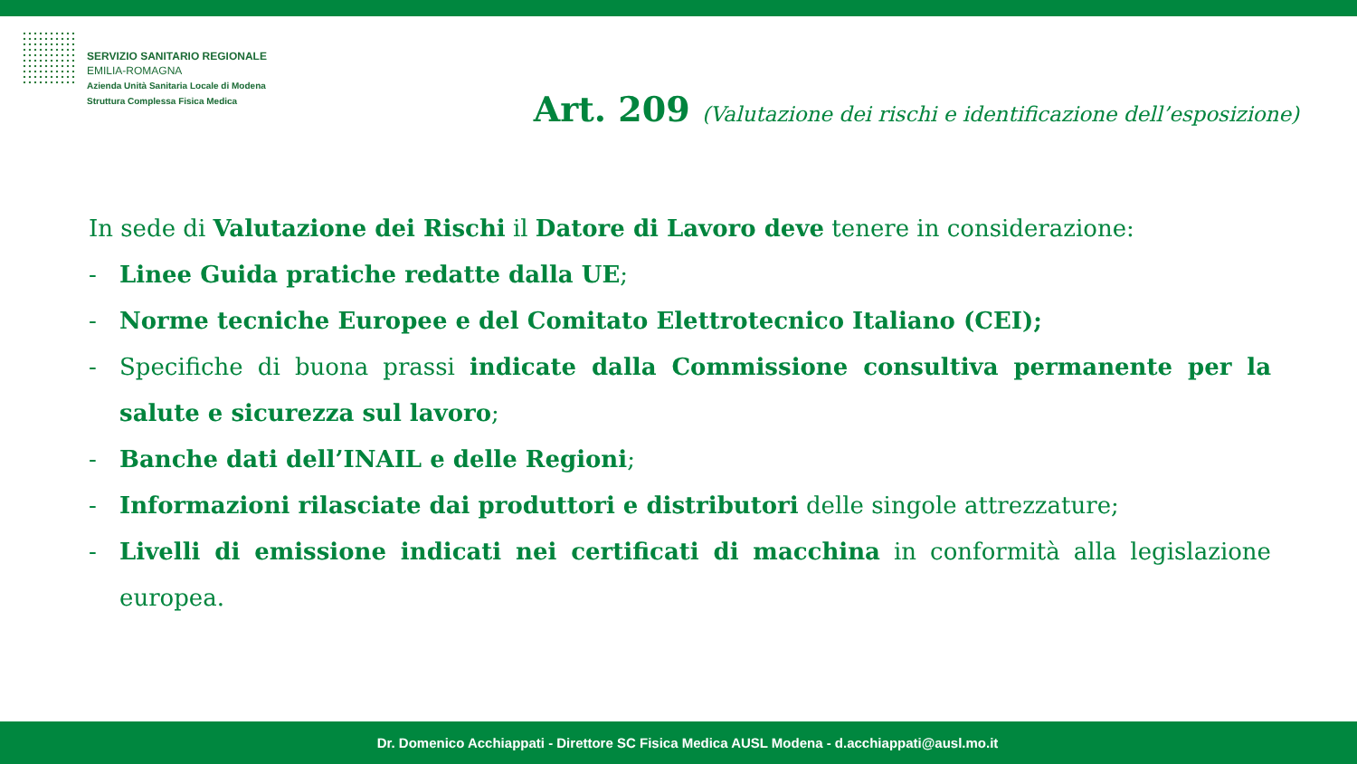SERVIZIO SANITARIO REGIONALE
EMILIA-ROMAGNA
Azienda Unità Sanitaria Locale di Modena
Struttura Complessa Fisica Medica
Art. 209 (Valutazione dei rischi e identificazione dell’esposizione)
In sede di Valutazione dei Rischi il Datore di Lavoro deve tenere in considerazione:
- Linee Guida pratiche redatte dalla UE;
- Norme tecniche Europee e del Comitato Elettrotecnico Italiano (CEI);
- Specifiche di buona prassi indicate dalla Commissione consultiva permanente per la salute e sicurezza sul lavoro;
- Banche dati dell’INAIL e delle Regioni;
- Informazioni rilasciate dai produttori e distributori delle singole attrezzature;
- Livelli di emissione indicati nei certificati di macchina in conformità alla legislazione europea.
Dr. Domenico Acchiappati - Direttore SC Fisica Medica AUSL Modena - d.acchiappati@ausl.mo.it